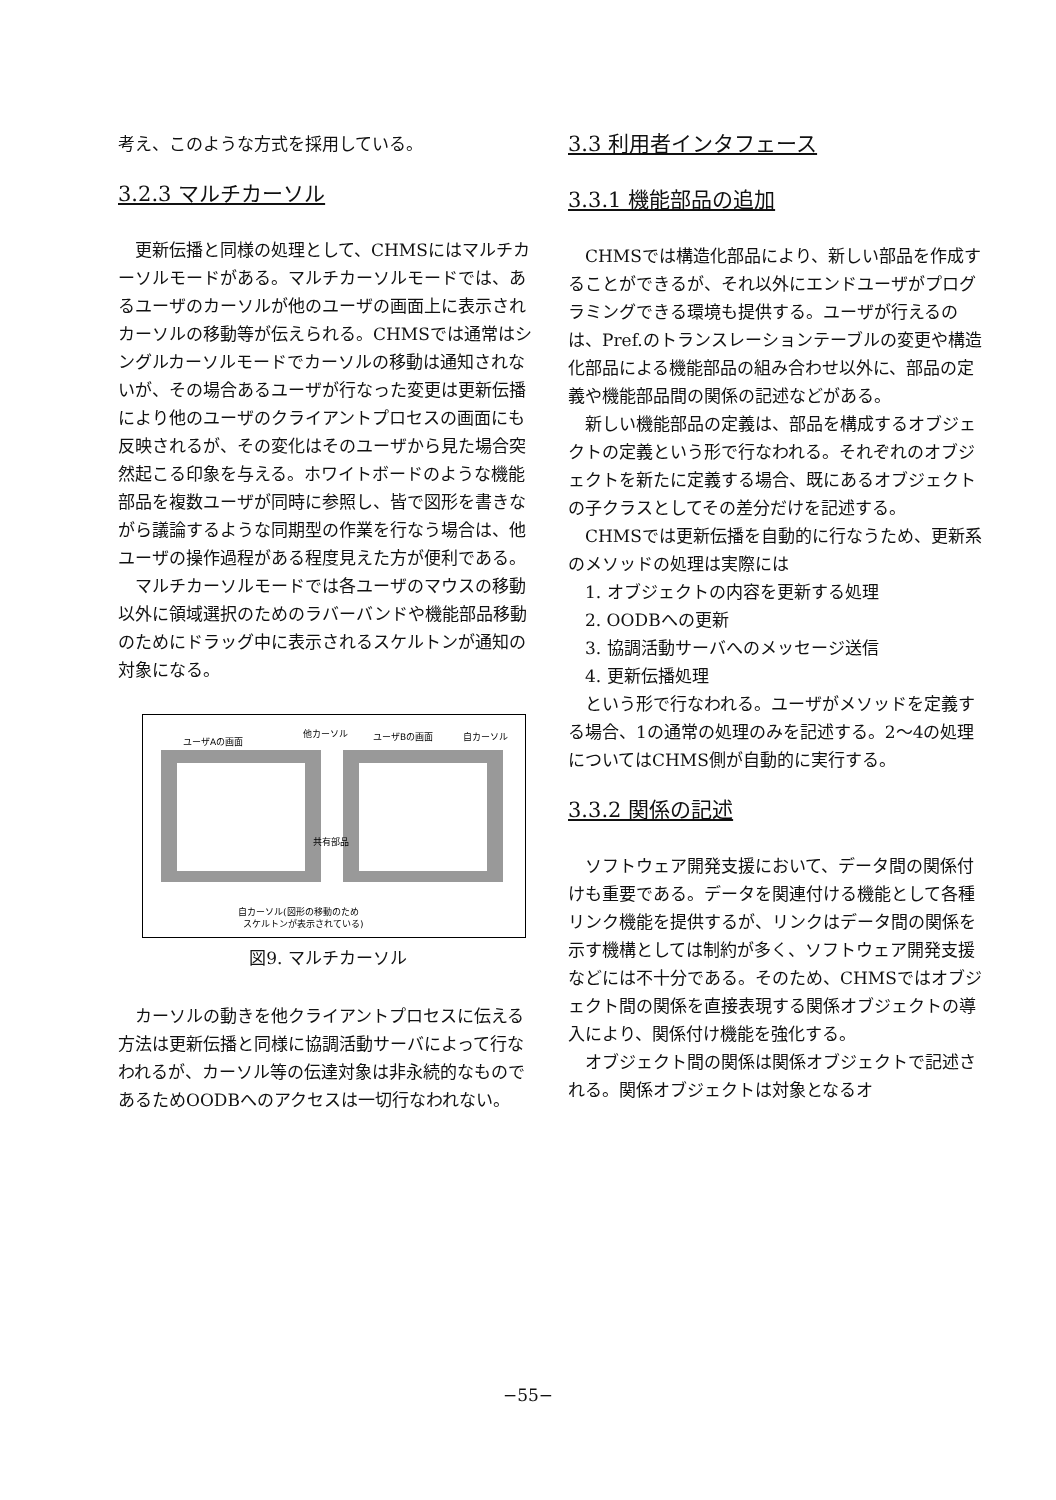考え、このような方式を採用している。
3.2.3 マルチカーソル
更新伝播と同様の処理として、CHMSにはマルチカーソルモードがある。マルチカーソルモードでは、あるユーザのカーソルが他のユーザの画面上に表示されカーソルの移動等が伝えられる。CHMSでは通常はシングルカーソルモードでカーソルの移動は通知されないが、その場合あるユーザが行なった変更は更新伝播により他のユーザのクライアントプロセスの画面にも反映されるが、その変化はそのユーザから見た場合突然起こる印象を与える。ホワイトボードのような機能部品を複数ユーザが同時に参照し、皆で図形を書きながら議論するような同期型の作業を行なう場合は、他ユーザの操作過程がある程度見えた方が便利である。
マルチカーソルモードでは各ユーザのマウスの移動以外に領域選択のためのラバーバンドや機能部品移動のためにドラッグ中に表示されるスケルトンが通知の対象になる。
ユーザAの画面
他カーソル
ユーザBの画面
自カーソル
共有部品
自カーソル(図形の移動のため
スケルトンが表示されている)
図9. マルチカーソル
カーソルの動きを他クライアントプロセスに伝える方法は更新伝播と同様に協調活動サーバによって行なわれるが、カーソル等の伝達対象は非永続的なものであるためOODBへのアクセスは一切行なわれない。
3.3 利用者インタフェース
3.3.1 機能部品の追加
CHMSでは構造化部品により、新しい部品を作成することができるが、それ以外にエンドユーザがプログラミングできる環境も提供する。ユーザが行えるのは、Pref.のトランスレーションテーブルの変更や構造化部品による機能部品の組み合わせ以外に、部品の定義や機能部品間の関係の記述などがある。
新しい機能部品の定義は、部品を構成するオブジェクトの定義という形で行なわれる。それぞれのオブジェクトを新たに定義する場合、既にあるオブジェクトの子クラスとしてその差分だけを記述する。
CHMSでは更新伝播を自動的に行なうため、更新系のメソッドの処理は実際には
1. オブジェクトの内容を更新する処理
2. OODBへの更新
3. 協調活動サーバへのメッセージ送信
4. 更新伝播処理
という形で行なわれる。ユーザがメソッドを定義する場合、1の通常の処理のみを記述する。2～4の処理についてはCHMS側が自動的に実行する。
3.3.2 関係の記述
ソフトウェア開発支援において、データ間の関係付けも重要である。データを関連付ける機能として各種リンク機能を提供するが、リンクはデータ間の関係を示す機構としては制約が多く、ソフトウェア開発支援などには不十分である。そのため、CHMSではオブジェクト間の関係を直接表現する関係オブジェクトの導入により、関係付け機能を強化する。
オブジェクト間の関係は関係オブジェクトで記述される。関係オブジェクトは対象となるオ
−55−